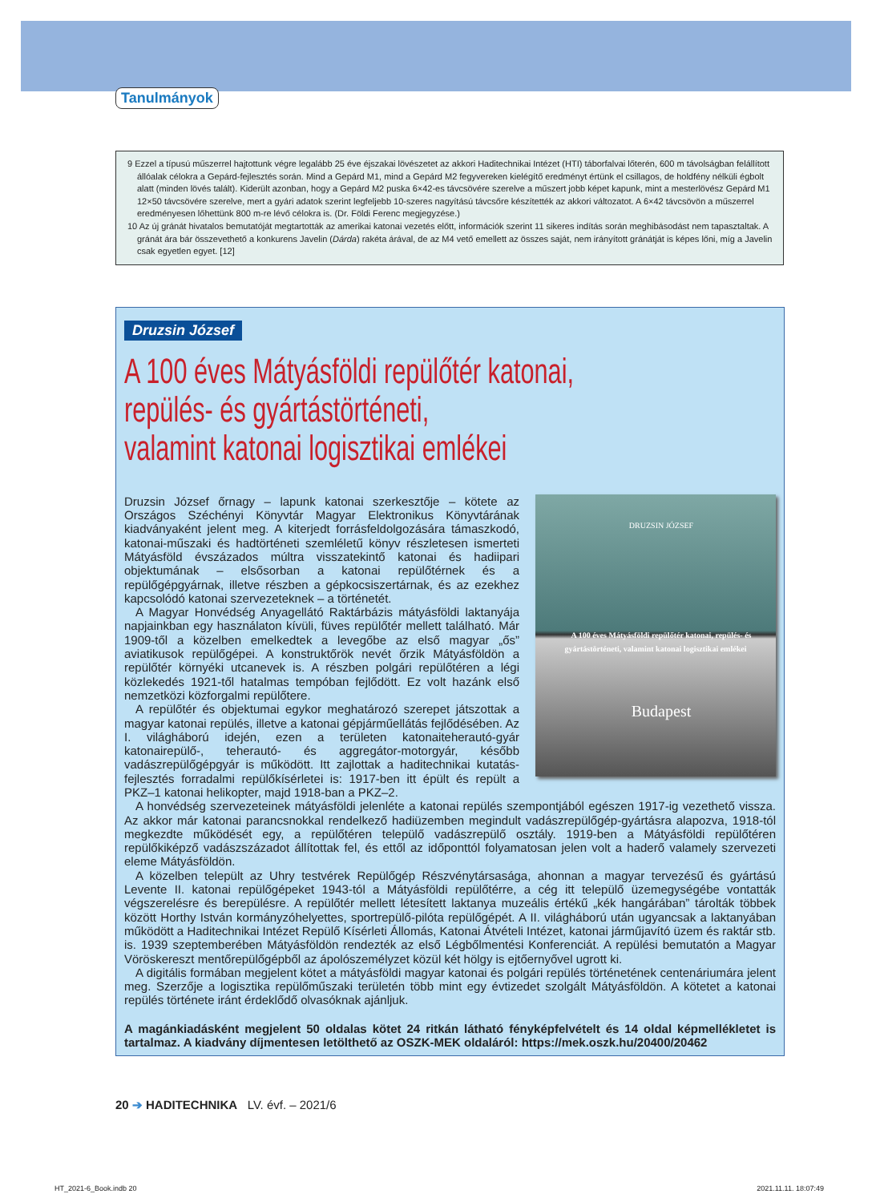Tanulmányok
9 Ezzel a típusú műszerrel hajtottunk végre legalább 25 éve éjszakai lövészetet az akkori Haditechnikai Intézet (HTI) táborfalvai lőterén, 600 m távolságban felállított állóalak célokra a Gepárd-fejlesztés során. Mind a Gepárd M1, mind a Gepárd M2 fegyvereken kielégítő eredményt értünk el csillagos, de holdfény nélküli égbolt alatt (minden lövés talált). Kiderült azonban, hogy a Gepárd M2 puska 6×42-es távcsövére szerelve a műszert jobb képet kapunk, mint a mesterlövész Gepárd M1 12×50 távcsövére szerelve, mert a gyári adatok szerint legfeljebb 10-szeres nagyítású távcsőre készítették az akkori változatot. A 6×42 távcsövön a műszerrel eredményesen lőhettünk 800 m-re lévő célokra is. (Dr. Földi Ferenc megjegyzése.)
10 Az új gránát hivatalos bemutatóját megtartották az amerikai katonai vezetés előtt, információk szerint 11 sikeres indítás során meghibásodást nem tapasztaltak. A gránát ára bár összevethető a konkurens Javelin (Dárda) rakéta árával, de az M4 vető emellett az összes saját, nem irányított gránátját is képes lőni, míg a Javelin csak egyetlen egyet. [12]
Druzsin József
A 100 éves Mátyásföldi repülőtér katonai,
repülés- és gyártástörténeti,
valamint katonai logisztikai emlékei
DRUZSIN JÓZSEF
A 100 éves Mátyásföldi repülőtér katonai, repülés- és gyártástörténeti, valamint katonai logisztikai emlékei
Budapest
Druzsin József őrnagy – lapunk katonai szerkesztője – kötete az Országos Széchényi Könyvtár Magyar Elektronikus Könyvtárának kiadványaként jelent meg. A kiterjedt forrásfeldolgozására támaszkodó, katonai-műszaki és hadtörténeti szemléletű könyv részletesen ismerteti Mátyásföld évszázados múltra visszatekintő katonai és hadiipari objektumának – elsősorban a katonai repülőtérnek és a repülőgépgyárnak, illetve részben a gépkocsiszertárnak, és az ezekhez kapcsolódó katonai szervezeteknek – a történetét.
A Magyar Honvédség Anyagellátó Raktárbázis mátyásföldi laktanyája napjainkban egy használaton kívüli, füves repülőtér mellett található. Már 1909-től a közelben emelkedtek a levegőbe az első magyar „ős” aviatikusok repülőgépei. A konstruktőrök nevét őrzik Mátyásföldön a repülőtér környéki utcanevek is. A részben polgári repülőtéren a légi közlekedés 1921-től hatalmas tempóban fejlődött. Ez volt hazánk első nemzetközi közforgalmi repülőtere.
A repülőtér és objektumai egykor meghatározó szerepet játszottak a magyar katonai repülés, illetve a katonai gépjárműellátás fejlődésében. Az I. világháború idején, ezen a területen katonaiteherautó-gyár katonairepülő-, teherautó- és aggregátor-motorgyár, később vadászrepülőgépgyár is működött. Itt zajlottak a haditechnikai kutatás-fejlesztés forradalmi repülőkísérletei is: 1917-ben itt épült és repült a PKZ–1 katonai helikopter, majd 1918-ban a PKZ–2.
A honvédség szervezeteinek mátyásföldi jelenléte a katonai repülés szempontjából egészen 1917-ig vezethető vissza. Az akkor már katonai parancsnokkal rendelkező hadiüzemben megindult vadászrepülőgép-gyártásra alapozva, 1918-tól megkezdte működését egy, a repülőtéren települő vadászrepülő osztály. 1919-ben a Mátyásföldi repülőtéren repülőkiképző vadászszázadot állítottak fel, és ettől az időponttól folyamatosan jelen volt a haderő valamely szervezeti eleme Mátyásföldön.
A közelben települt az Uhry testvérek Repülőgép Részvénytársasága, ahonnan a magyar tervezésű és gyártású Levente II. katonai repülőgépeket 1943-tól a Mátyásföldi repülőtérre, a cég itt települő üzemegységébe vontatták végszerelésre és berepülésre. A repülőtér mellett létesített laktanya muzeális értékű „kék hangárában” tárolták többek között Horthy István kormányzóhelyettes, sportrepülő-pilóta repülőgépét. A II. világháború után ugyancsak a laktanyában működött a Haditechnikai Intézet Repülő Kísérleti Állomás, Katonai Átvételi Intézet, katonai járműjavító üzem és raktár stb. is. 1939 szeptemberében Mátyásföldön rendezték az első Légbőlmentési Konferenciát. A repülési bemutatón a Magyar Vöröskereszt mentőrepülőgépből az ápolószemélyzet közül két hölgy is ejtőernyővel ugrott ki.
A digitális formában megjelent kötet a mátyásföldi magyar katonai és polgári repülés történetének centenáriumára jelent meg. Szerzője a logisztika repülőműszaki területén több mint egy évtizedet szolgált Mátyásföldön. A kötetet a katonai repülés története iránt érdeklődő olvasóknak ajánljuk.
A magánkiadásként megjelent 50 oldalas kötet 24 ritkán látható fényképfelvételt és 14 oldal képmellékletet is tartalmaz. A kiadvány díjmentesen letölthető az OSZK-MEK oldaláról: https://mek.oszk.hu/20400/20462
20 ➔ HADITECHNIKA LV. évf. – 2021/6
HT_2021-6_Book.indb 20 2021.11.11. 18:07:49